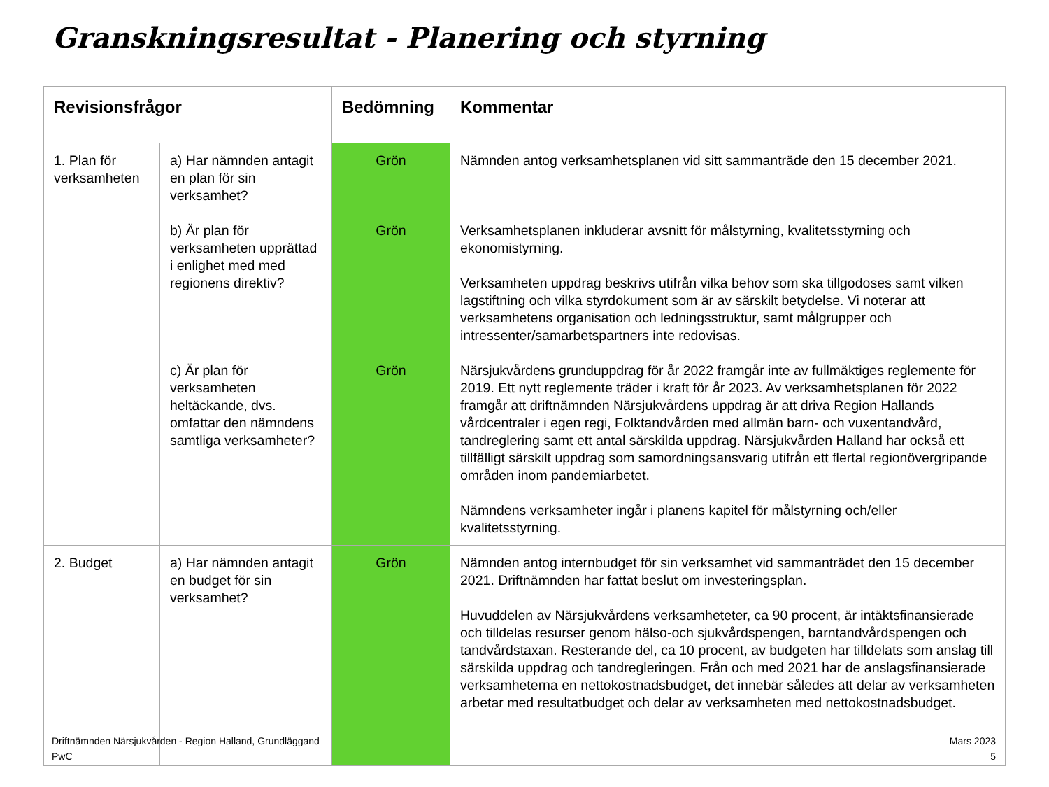Granskningsresultat - Planering och styrning
| Revisionsfrågor | | Bedömning | Kommentar |
| --- | --- | --- | --- |
| 1. Plan för verksamheten | a) Har nämnden antagit en plan för sin verksamhet? | Grön | Nämnden antog verksamhetsplanen vid sitt sammanträde den 15 december 2021. |
| | b) Är plan för verksamheten upprättad i enlighet med med regionens direktiv? | Grön | Verksamhetsplanen inkluderar avsnitt för målstyrning, kvalitetsstyrning och ekonomistyrning. Verksamheten uppdrag beskrivs utifrån vilka behov som ska tillgodoses samt vilken lagstiftning och vilka styrdokument som är av särskilt betydelse. Vi noterar att verksamhetens organisation och ledningsstruktur, samt målgrupper och intressenter/samarbetspartners inte redovisas. |
| | c) Är plan för verksamheten heltäckande, dvs. omfattar den nämndens samtliga verksamheter? | Grön | Närsjukvårdens grunduppdrag för år 2022 framgår inte av fullmäktiges reglemente för 2019. Ett nytt reglemente träder i kraft för år 2023. Av verksamhetsplanen för 2022 framgår att driftnämnden Närsjukvårdens uppdrag är att driva Region Hallands vårdcentraler i egen regi, Folktandvården med allmän barn- och vuxentandvård, tandreglering samt ett antal särskilda uppdrag. Närsjukvården Halland har också ett tillfälligt särskilt uppdrag som samordningsansvarig utifrån ett flertal regionövergripande områden inom pandemiarbetet. Nämndens verksamheter ingår i planens kapitel för målstyrning och/eller kvalitetsstyrning. |
| 2. Budget | a) Har nämnden antagit en budget för sin verksamhet? | Grön | Nämnden antog internbudget för sin verksamhet vid sammanträdet den 15 december 2021. Driftnämnden har fattat beslut om investeringsplan. Huvuddelen av Närsjukvårdens verksamheteter, ca 90 procent, är intäktsfinansierade och tilldelas resurser genom hälso-och sjukvårdspengen, barntandvårdspengen och tandvårdstaxan. Resterande del, ca 10 procent, av budgeten har tilldelats som anslag till särskilda uppdrag och tandregleringen. Från och med 2021 har de anslagsfinansierade verksamheterna en nettokostnadsbudget, det innebär således att delar av verksamheten arbetar med resultatbudget och delar av verksamheten med nettokostnadsbudget. |
Driftnämnden Närsjukvården - Region Halland, Grundläggand
PwC
Mars 2023
5